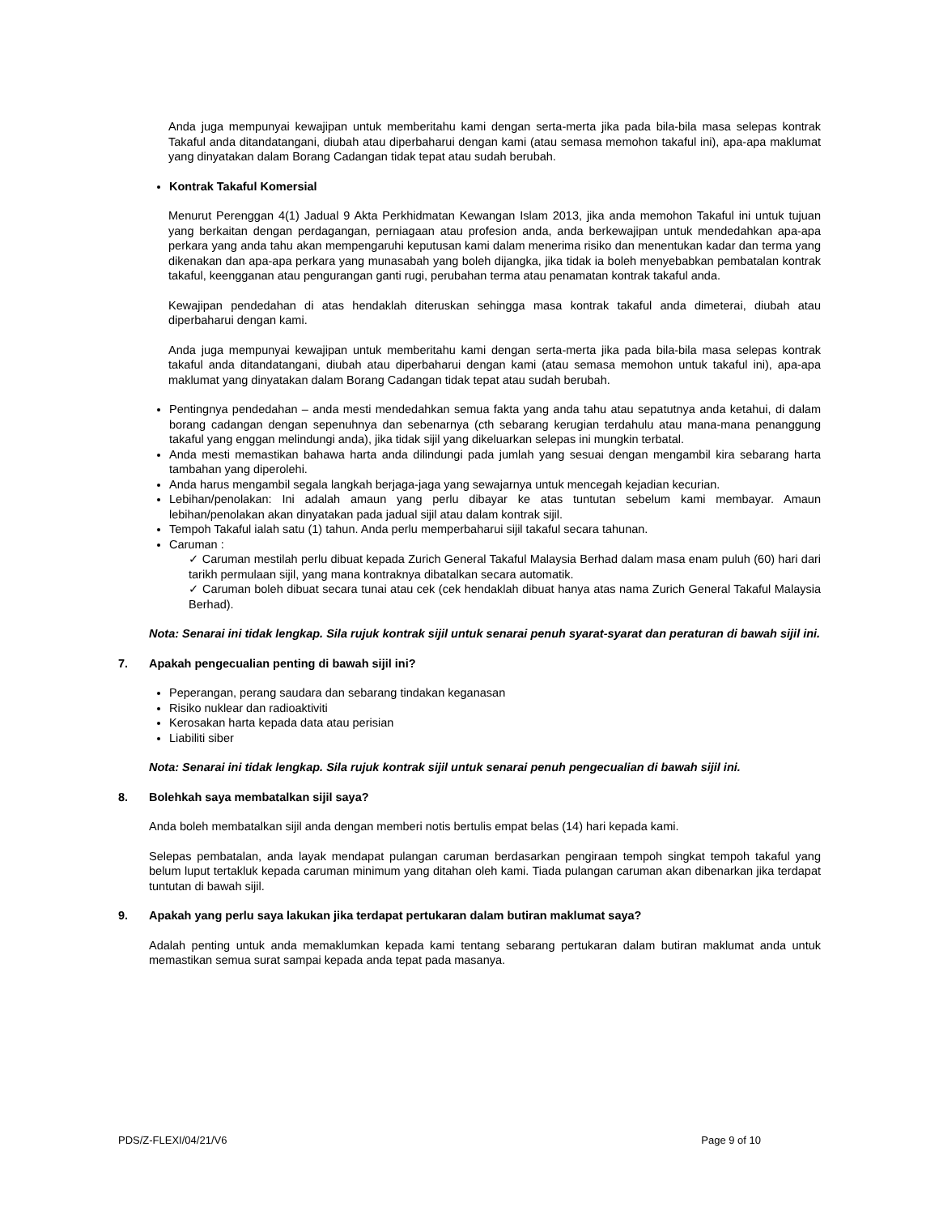Anda juga mempunyai kewajipan untuk memberitahu kami dengan serta-merta jika pada bila-bila masa selepas kontrak Takaful anda ditandatangani, diubah atau diperbaharui dengan kami (atau semasa memohon takaful ini), apa-apa maklumat yang dinyatakan dalam Borang Cadangan tidak tepat atau sudah berubah.
Kontrak Takaful Komersial
Menurut Perenggan 4(1) Jadual 9 Akta Perkhidmatan Kewangan Islam 2013, jika anda memohon Takaful ini untuk tujuan yang berkaitan dengan perdagangan, perniagaan atau profesion anda, anda berkewajipan untuk mendedahkan apa-apa perkara yang anda tahu akan mempengaruhi keputusan kami dalam menerima risiko dan menentukan kadar dan terma yang dikenakan dan apa-apa perkara yang munasabah yang boleh dijangka, jika tidak ia boleh menyebabkan pembatalan kontrak takaful, keengganan atau pengurangan ganti rugi, perubahan terma atau penamatan kontrak takaful anda.
Kewajipan pendedahan di atas hendaklah diteruskan sehingga masa kontrak takaful anda dimeterai, diubah atau diperbaharui dengan kami.
Anda juga mempunyai kewajipan untuk memberitahu kami dengan serta-merta jika pada bila-bila masa selepas kontrak takaful anda ditandatangani, diubah atau diperbaharui dengan kami (atau semasa memohon untuk takaful ini), apa-apa maklumat yang dinyatakan dalam Borang Cadangan tidak tepat atau sudah berubah.
Pentingnya pendedahan – anda mesti mendedahkan semua fakta yang anda tahu atau sepatutnya anda ketahui, di dalam borang cadangan dengan sepenuhnya dan sebenarnya (cth sebarang kerugian terdahulu atau mana-mana penanggung takaful yang enggan melindungi anda), jika tidak sijil yang dikeluarkan selepas ini mungkin terbatal.
Anda mesti memastikan bahawa harta anda dilindungi pada jumlah yang sesuai dengan mengambil kira sebarang harta tambahan yang diperolehi.
Anda harus mengambil segala langkah berjaga-jaga yang sewajarnya untuk mencegah kejadian kecurian.
Lebihan/penolakan: Ini adalah amaun yang perlu dibayar ke atas tuntutan sebelum kami membayar. Amaun lebihan/penolakan akan dinyatakan pada jadual sijil atau dalam kontrak sijil.
Tempoh Takaful ialah satu (1) tahun. Anda perlu memperbaharui sijil takaful secara tahunan.
Caruman :
✓ Caruman mestilah perlu dibuat kepada Zurich General Takaful Malaysia Berhad dalam masa enam puluh (60) hari dari tarikh permulaan sijil, yang mana kontraknya dibatalkan secara automatik.
✓ Caruman boleh dibuat secara tunai atau cek (cek hendaklah dibuat hanya atas nama Zurich General Takaful Malaysia Berhad).
Nota: Senarai ini tidak lengkap. Sila rujuk kontrak sijil untuk senarai penuh syarat-syarat dan peraturan di bawah sijil ini.
7. Apakah pengecualian penting di bawah sijil ini?
Peperangan, perang saudara dan sebarang tindakan keganasan
Risiko nuklear dan radioaktiviti
Kerosakan harta kepada data atau perisian
Liabiliti siber
Nota: Senarai ini tidak lengkap. Sila rujuk kontrak sijil untuk senarai penuh pengecualian di bawah sijil ini.
8. Bolehkah saya membatalkan sijil saya?
Anda boleh membatalkan sijil anda dengan memberi notis bertulis empat belas (14) hari kepada kami.
Selepas pembatalan, anda layak mendapat pulangan caruman berdasarkan pengiraan tempoh singkat tempoh takaful yang belum luput tertakluk kepada caruman minimum yang ditahan oleh kami. Tiada pulangan caruman akan dibenarkan jika terdapat tuntutan di bawah sijil.
9. Apakah yang perlu saya lakukan jika terdapat pertukaran dalam butiran maklumat saya?
Adalah penting untuk anda memaklumkan kepada kami tentang sebarang pertukaran dalam butiran maklumat anda untuk memastikan semua surat sampai kepada anda tepat pada masanya.
PDS/Z-FLEXI/04/21/V6 Page 9 of 10